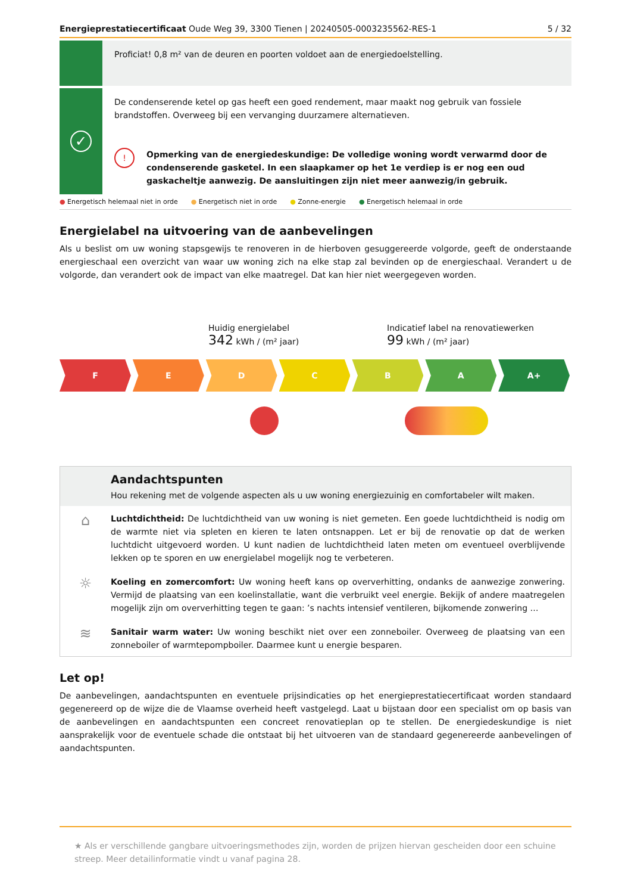Energieprestatiecertificaat Oude Weg 39, 3300 Tienen | 20240505-0003235562-RES-1
5 / 32
Proficiat! 0,8 m² van de deuren en poorten voldoet aan de energiedoelstelling.
✓
De condenserende ketel op gas heeft een goed rendement, maar maakt nog gebruik van fossiele brandstoffen. Overweeg bij een vervanging duurzamere alternatieven.
! Opmerking van de energiedeskundige: De volledige woning wordt verwarmd door de condenserende gasketel. In een slaapkamer op het 1e verdiep is er nog een oud gaskacheltje aanwezig. De aansluitingen zijn niet meer aanwezig/in gebruik.
● Energetisch helemaal niet in orde ● Energetisch niet in orde ● Zonne-energie ● Energetisch helemaal in orde
Energielabel na uitvoering van de aanbevelingen
Als u beslist om uw woning stapsgewijs te renoveren in de hierboven gesuggereerde volgorde, geeft de onderstaande energieschaal een overzicht van waar uw woning zich na elke stap zal bevinden op de energieschaal. Verandert u de volgorde, dan verandert ook de impact van elke maatregel. Dat kan hier niet weergegeven worden.
Huidig energielabel
342 kWh / (m² jaar)
Indicatief label na renovatiewerken
99 kWh / (m² jaar)
F E D C B A A+
Aandachtspunten
Hou rekening met de volgende aspecten als u uw woning energiezuinig en comfortabeler wilt maken.
⌂
Luchtdichtheid: De luchtdichtheid van uw woning is niet gemeten. Een goede luchtdichtheid is nodig om de warmte niet via spleten en kieren te laten ontsnappen. Let er bij de renovatie op dat de werken luchtdicht uitgevoerd worden. U kunt nadien de luchtdichtheid laten meten om eventueel overblijvende lekken op te sporen en uw energielabel mogelijk nog te verbeteren.
☼
Koeling en zomercomfort: Uw woning heeft kans op oververhitting, ondanks de aanwezige zonwering. Vermijd de plaatsing van een koelinstallatie, want die verbruikt veel energie. Bekijk of andere maatregelen mogelijk zijn om oververhitting tegen te gaan: ’s nachts intensief ventileren, bijkomende zonwering …
≋
Sanitair warm water: Uw woning beschikt niet over een zonneboiler. Overweeg de plaatsing van een zonneboiler of warmtepompboiler. Daarmee kunt u energie besparen.
Let op!
De aanbevelingen, aandachtspunten en eventuele prijsindicaties op het energieprestatiecertificaat worden standaard gegenereerd op de wijze die de Vlaamse overheid heeft vastgelegd. Laat u bijstaan door een specialist om op basis van de aanbevelingen en aandachtspunten een concreet renovatieplan op te stellen. De energiedeskundige is niet aansprakelijk voor de eventuele schade die ontstaat bij het uitvoeren van de standaard gegenereerde aanbevelingen of aandachtspunten.
★ Als er verschillende gangbare uitvoeringsmethodes zijn, worden de prijzen hiervan gescheiden door een schuine streep. Meer detailinformatie vindt u vanaf pagina 28.